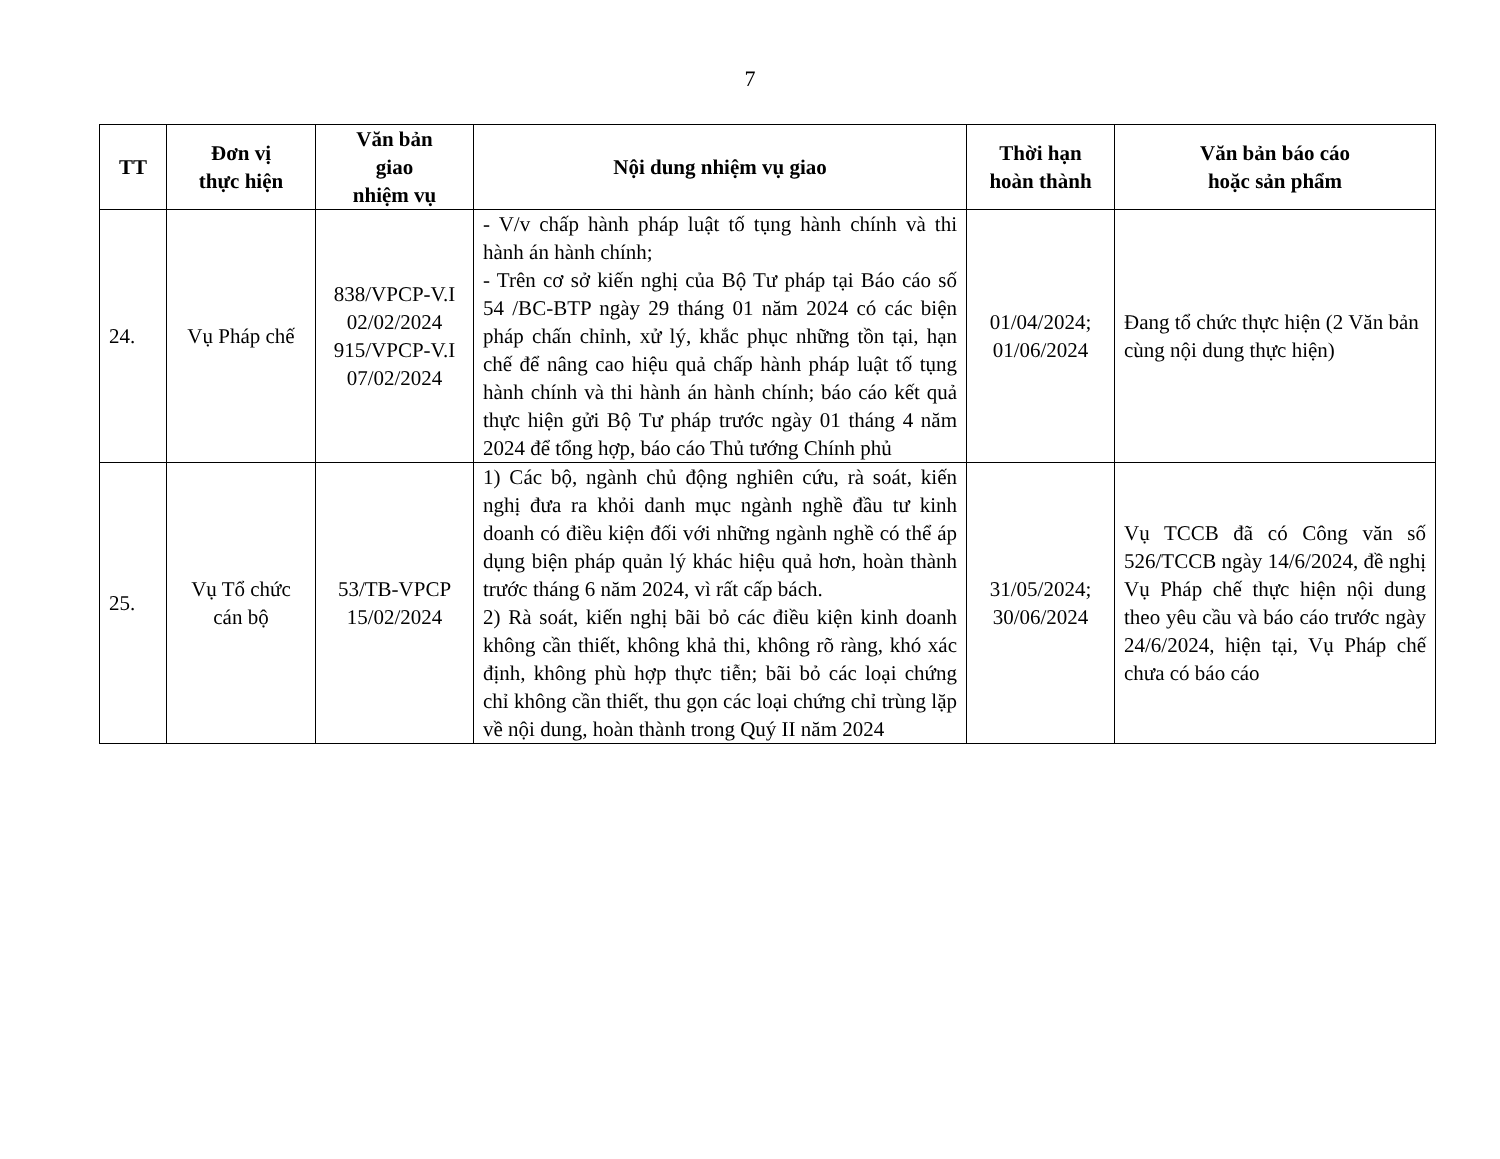7
| TT | Đơn vị thực hiện | Văn bản giao nhiệm vụ | Nội dung nhiệm vụ giao | Thời hạn hoàn thành | Văn bản báo cáo hoặc sản phẩm |
| --- | --- | --- | --- | --- | --- |
| 24. | Vụ Pháp chế | 838/VPCP-V.I 02/02/2024 915/VPCP-V.I 07/02/2024 | - V/v chấp hành pháp luật tố tụng hành chính và thi hành án hành chính; - Trên cơ sở kiến nghị của Bộ Tư pháp tại Báo cáo số 54 /BC-BTP ngày 29 tháng 01 năm 2024 có các biện pháp chấn chỉnh, xử lý, khắc phục những tồn tại, hạn chế để nâng cao hiệu quả chấp hành pháp luật tố tụng hành chính và thi hành án hành chính; báo cáo kết quả thực hiện gửi Bộ Tư pháp trước ngày 01 tháng 4 năm 2024 để tổng hợp, báo cáo Thủ tướng Chính phủ | 01/04/2024; 01/06/2024 | Đang tổ chức thực hiện (2 Văn bản cùng nội dung thực hiện) |
| 25. | Vụ Tổ chức cán bộ | 53/TB-VPCP 15/02/2024 | 1) Các bộ, ngành chủ động nghiên cứu, rà soát, kiến nghị đưa ra khỏi danh mục ngành nghề đầu tư kinh doanh có điều kiện đối với những ngành nghề có thể áp dụng biện pháp quản lý khác hiệu quả hơn, hoàn thành trước tháng 6 năm 2024, vì rất cấp bách. 2) Rà soát, kiến nghị bãi bỏ các điều kiện kinh doanh không cần thiết, không khả thi, không rõ ràng, khó xác định, không phù hợp thực tiễn; bãi bỏ các loại chứng chỉ không cần thiết, thu gọn các loại chứng chỉ trùng lặp về nội dung, hoàn thành trong Quý II năm 2024 | 31/05/2024; 30/06/2024 | Vụ TCCB đã có Công văn số 526/TCCB ngày 14/6/2024, đề nghị Vụ Pháp chế thực hiện nội dung theo yêu cầu và báo cáo trước ngày 24/6/2024, hiện tại, Vụ Pháp chế chưa có báo cáo |